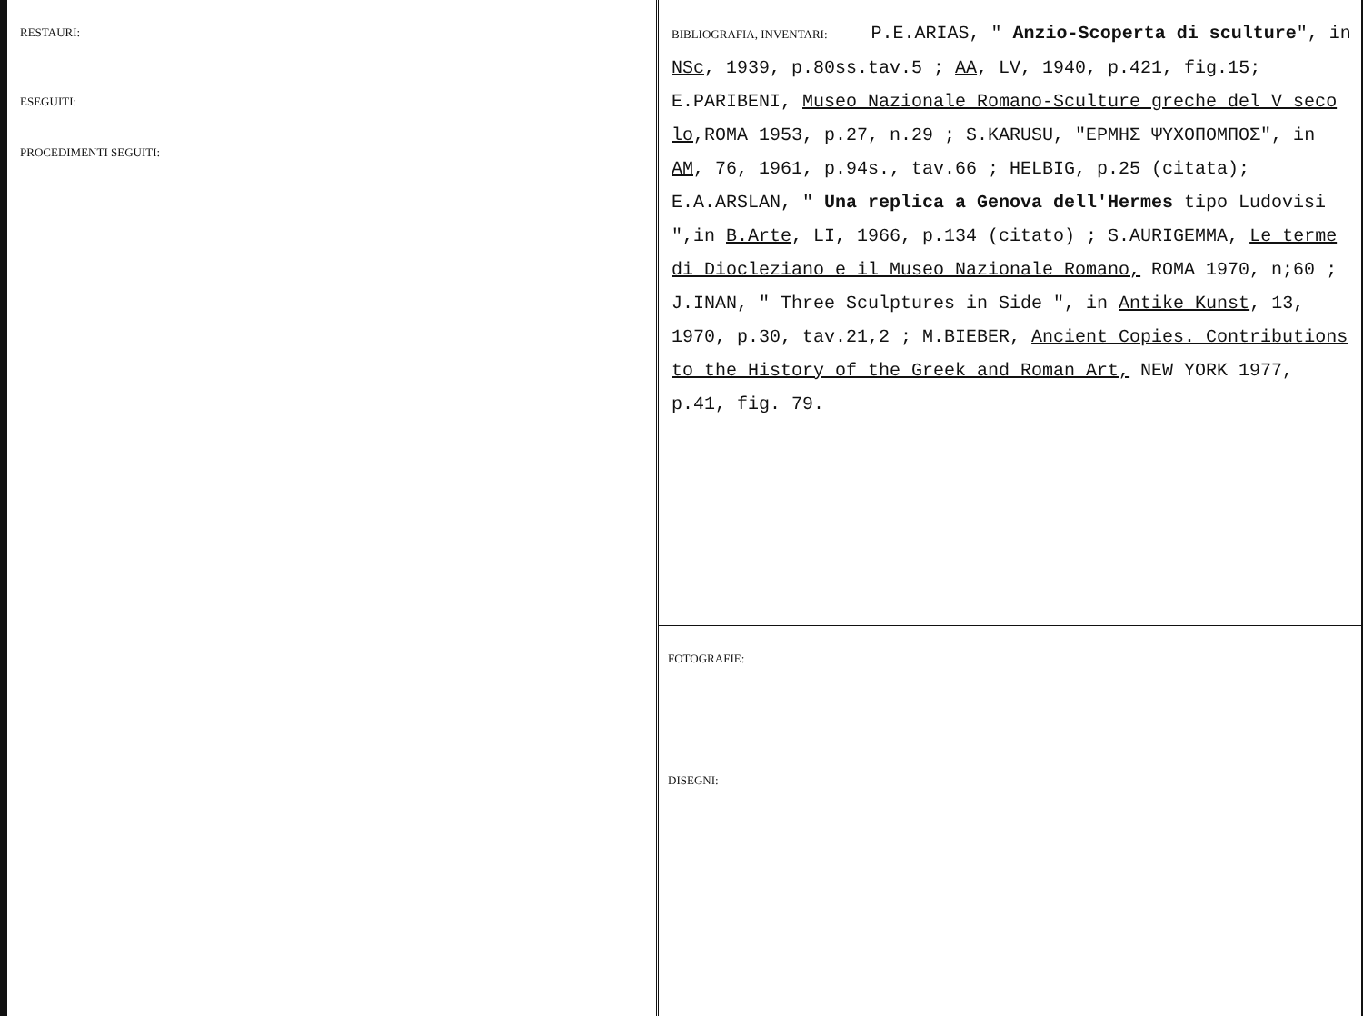RESTAURI:
ESEGUITI:
PROCEDIMENTI SEGUITI:
BIBLIOGRAFIA, INVENTARI: P.E.ARIAS, " Anzio-Scoperta di sculture", in NSc, 1939, p.80ss.tav.5 ; AA, LV, 1940, p.421, fig.15; E.PARIBENI, Museo Nazionale Romano-Sculture greche del V seco lo,ROMA 1953, p.27, n.29 ; S.KARUSU, "ΕΡΜΗΣ ΨΥΧΟΠΟΜΠΟΣ", in AM, 76, 1961, p.94s., tav.66 ; HELBIG, p.25 (citata); E.A.ARSLAN, " Una replica a Genova dell'Hermes tipo Ludovisi ",in B.Arte, LI, 1966, p.134 (citato) ; S.AURIGEMMA, Le terme di Diocleziano e il Museo Nazionale Romano, ROMA 1970, n;60 ; J.INAN, " Three Sculptures in Side ", in Antike Kunst, 13, 1970, p.30, tav.21,2 ; M.BIEBER, Ancient Copies. Contributions to the History of the Greek and Roman Art, NEW YORK 1977, p.41, fig. 79.
FOTOGRAFIE:
DISEGNI: